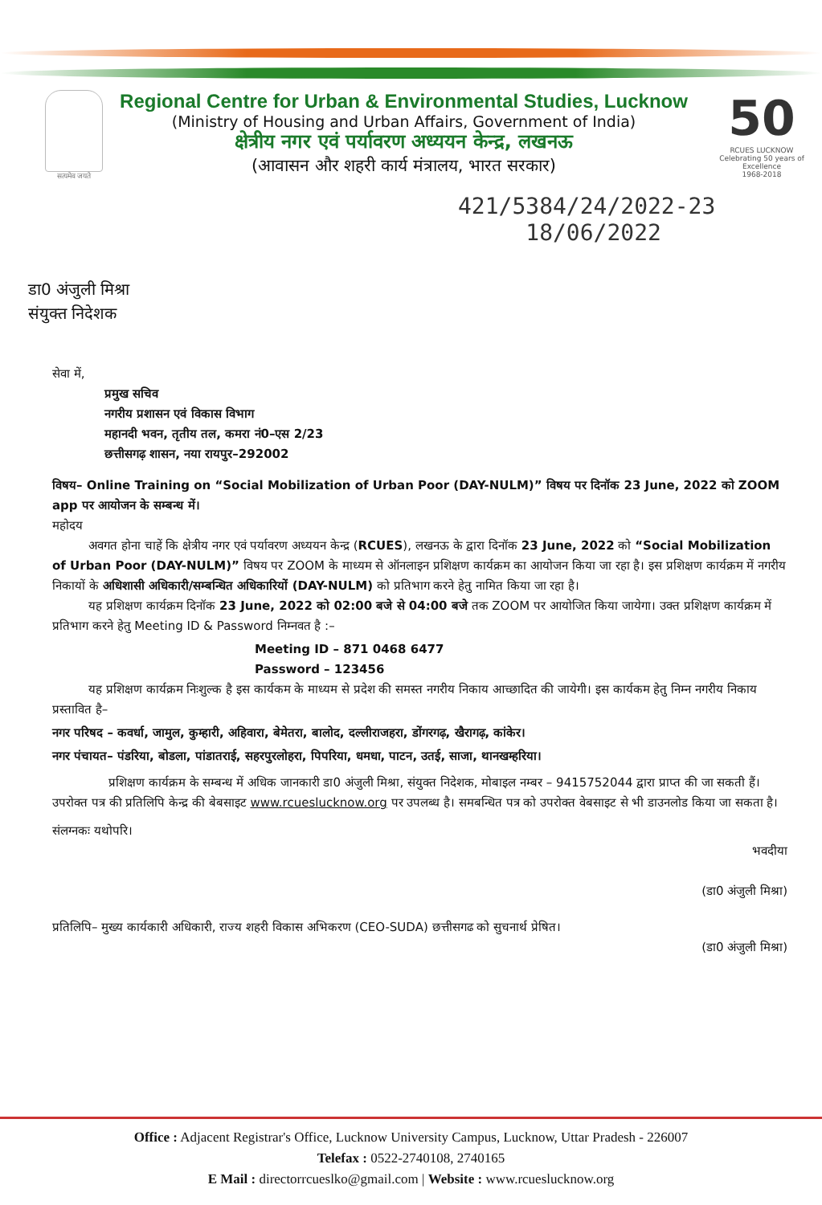सत्यमेव जयते
Regional Centre for Urban & Environmental Studies, Lucknow
(Ministry of Housing and Urban Affairs, Government of India)
क्षेत्रीय नगर एवं पर्यावरण अध्ययन केन्द्र, लखनऊ
(आवासन और शहरी कार्य मंत्रालय, भारत सरकार)
50
RCUES LUCKNOW
Celebrating 50 years of Excellence
1968-2018
421/5384/24/2022-23
18/06/2022
डा0 अंजुली मिश्रा
संयुक्त निदेशक
सेवा में,
प्रमुख सचिव
नगरीय प्रशासन एवं विकास विभाग
महानदी भवन, तृतीय तल, कमरा नं0–एस 2/23
छत्तीसगढ़ शासन, नया रायपुर–292002
विषय– Online Training on “Social Mobilization of Urban Poor (DAY-NULM)” विषय पर दिनॉक 23 June, 2022 को ZOOM app पर आयोजन के सम्बन्ध में।
महोदय
अवगत होना चाहें कि क्षेत्रीय नगर एवं पर्यावरण अध्ययन केन्द्र (RCUES), लखनऊ के द्वारा दिनॉक 23 June, 2022 को “Social Mobilization of Urban Poor (DAY-NULM)” विषय पर ZOOM के माध्यम से ऑनलाइन प्रशिक्षण कार्यक्रम का आयोजन किया जा रहा है। इस प्रशिक्षण कार्यक्रम में नगरीय निकायों के अधिशासी अधिकारी/सम्बन्धित अधिकारियों (DAY-NULM) को प्रतिभाग करने हेतु नामित किया जा रहा है।
यह प्रशिक्षण कार्यक्रम दिनॉक 23 June, 2022 को 02:00 बजे से 04:00 बजे तक ZOOM पर आयोजित किया जायेगा। उक्त प्रशिक्षण कार्यक्रम में प्रतिभाग करने हेतु Meeting ID & Password निम्नवत है :–
Meeting ID – 871 0468 6477
Password – 123456
यह प्रशिक्षण कार्यक्रम निःशुल्क है इस कार्यकम के माध्यम से प्रदेश की समस्त नगरीय निकाय आच्छादित की जायेगी। इस कार्यकम हेतु निम्न नगरीय निकाय प्रस्तावित है–
नगर परिषद – कवर्धा, जामुल, कुम्हारी, अहिवारा, बेमेतरा, बालोद, दल्लीराजहरा, डोंगरगढ़, खैरागढ़, कांकेर।
नगर पंचायत– पंडरिया, बोडला, पांडातराई, सहरपुरलोहरा, पिपरिया, धमधा, पाटन, उतई, साजा, थानखम्हरिया।
प्रशिक्षण कार्यक्रम के सम्बन्ध में अधिक जानकारी डा0 अंजुली मिश्रा, संयुक्त निदेशक, मोबाइल नम्बर – 9415752044 द्वारा प्राप्त की जा सकती हैं। उपरोक्त पत्र की प्रतिलिपि केन्द्र की बेबसाइट www.rcueslucknow.org पर उपलब्ध है। समबन्धित पत्र को उपरोक्त वेबसाइट से भी डाउनलोड किया जा सकता है।
संलग्नकः यथोपरि।
भवदीया
(डा0 अंजुली मिश्रा)
प्रतिलिपि– मुख्य कार्यकारी अधिकारी, राज्य शहरी विकास अभिकरण (CEO-SUDA) छत्तीसगढ को सुचनार्थ प्रेषित।
(डा0 अंजुली मिश्रा)
Office : Adjacent Registrar's Office, Lucknow University Campus, Lucknow, Uttar Pradesh - 226007
Telefax : 0522-2740108, 2740165
E Mail : directorrcueslko@gmail.com | Website : www.rcueslucknow.org